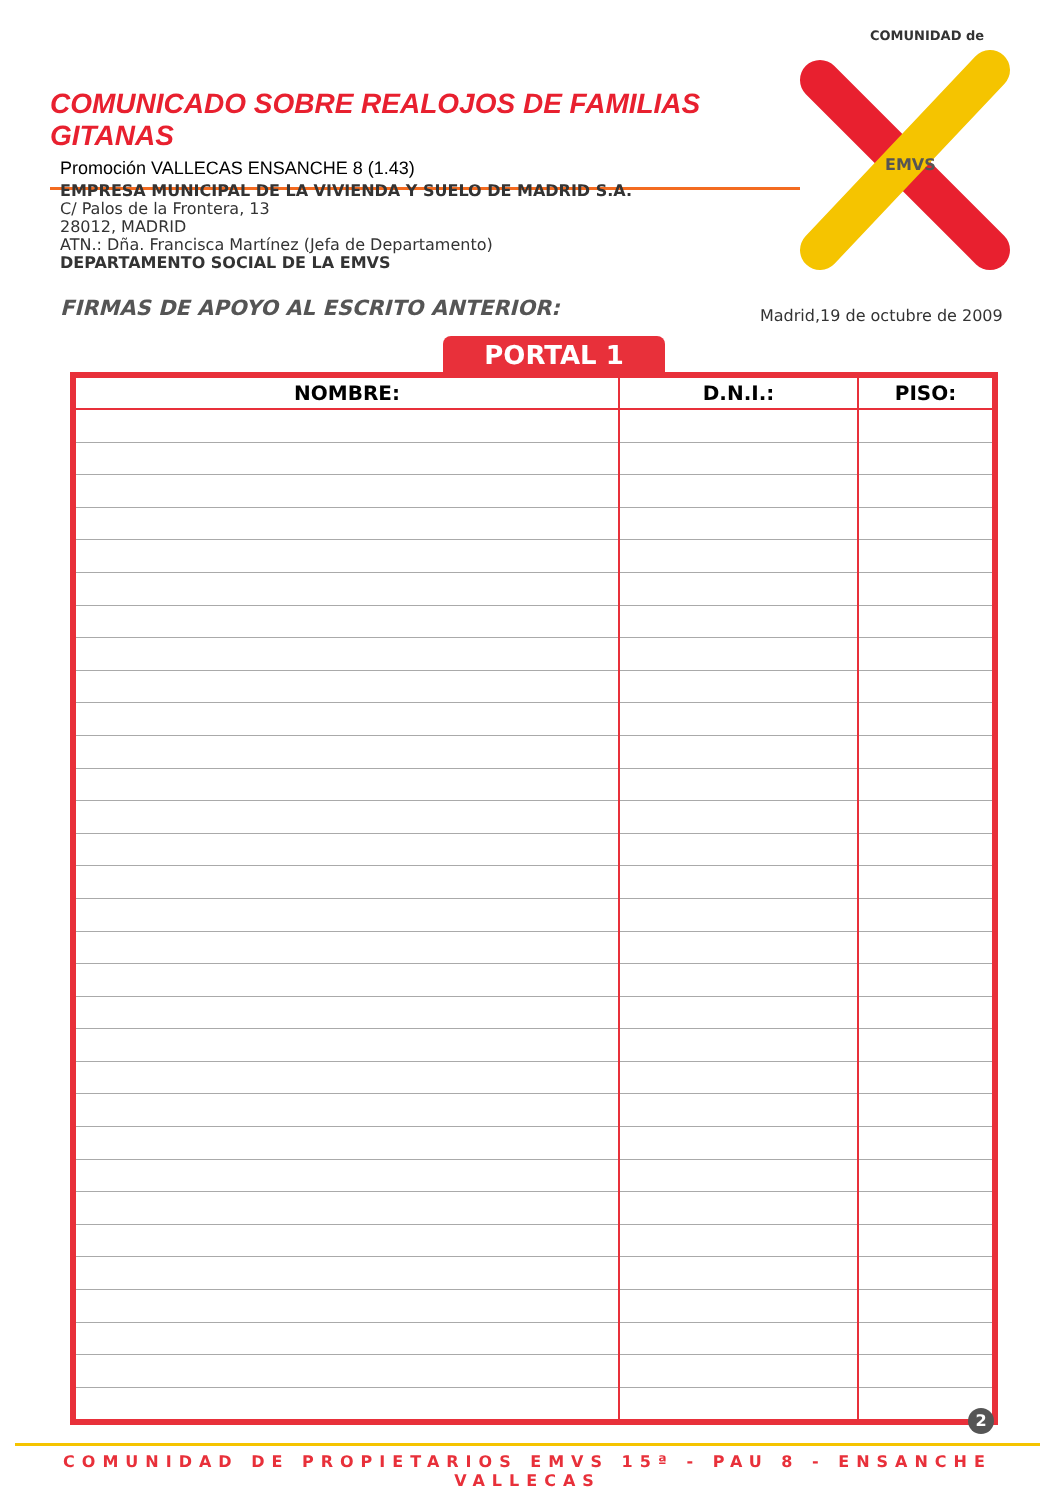COMUNICADO SOBRE REALOJOS DE FAMILIAS GITANAS
Promoción VALLECAS ENSANCHE 8 (1.43)
COMUNIDAD de
EMVS
EMPRESA MUNICIPAL DE LA VIVIENDA Y SUELO DE MADRID S.A.
C/ Palos de la Frontera, 13
28012, MADRID
ATN.: Dña. Francisca Martínez (Jefa de Departamento)
DEPARTAMENTO SOCIAL DE LA EMVS
FIRMAS DE APOYO AL ESCRITO ANTERIOR:
Madrid,19 de octubre de 2009
PORTAL 1
| NOMBRE: | D.N.I.: | PISO: |
| --- | --- | --- |
2
COMUNIDAD DE PROPIETARIOS EMVS 15ª - PAU 8 - ENSANCHE VALLECAS